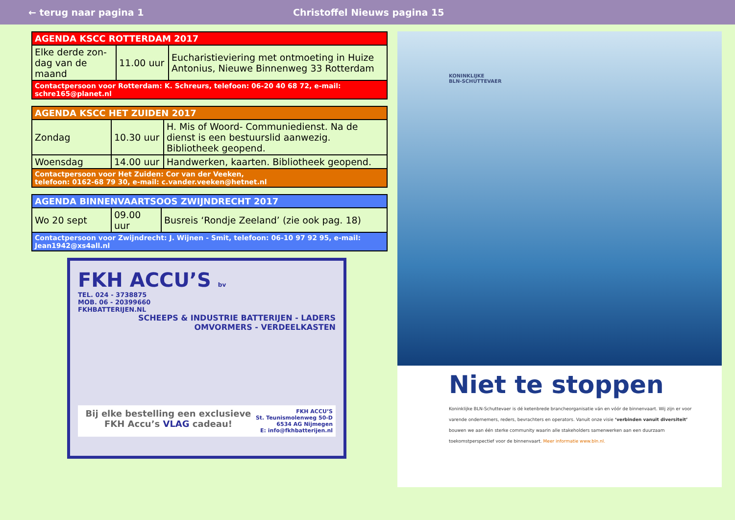← terug naar pagina 1 Christoffel Nieuws pagina 15
| AGENDA KSCC ROTTERDAM 2017 | | |
| --- | --- | --- |
| Elke derde zon-dag van de maand | 11.00 uur | Eucharistieviering met ontmoeting in Huize Antonius, Nieuwe Binnenweg 33 Rotterdam |
| Contactpersoon voor Rotterdam: K. Schreurs, telefoon: 06-20 40 68 72, e-mail: schre165@planet.nl | | |
| AGENDA KSCC HET ZUIDEN 2017 | | |
| --- | --- | --- |
| Zondag | 10.30 uur | H. Mis of Woord- Communiedienst. Na de dienst is een bestuurslid aanwezig. Bibliotheek geopend. |
| Woensdag | 14.00 uur | Handwerken, kaarten. Bibliotheek geopend. |
| Contactpersoon voor Het Zuiden: Cor van der Veeken, telefoon: 0162-68 79 30, e-mail: c.vander.veeken@hetnet.nl | | |
| AGENDA BINNENVAARTSOOS ZWIJNDRECHT 2017 | | |
| --- | --- | --- |
| Wo 20 sept | 09.00 uur | Busreis ‘Rondje Zeeland’ (zie ook pag. 18) |
| Contactpersoon voor Zwijndrecht: J. Wijnen - Smit, telefoon: 06-10 97 92 95, e-mail: Jean1942@xs4all.nl | | |
FKH ACCU’S bv
TEL. 024 - 3738875
MOB. 06 - 20399660
FKHBATTERIJEN.NL
SCHEEPS & INDUSTRIE BATTERIJEN - LADERS
OMVORMERS - VERDEELKASTEN
Bij elke bestelling een exclusieve FKH Accu’s VLAG cadeau!
FKH ACCU’S
St. Teunismolenweg 50-D
6534 AG Nijmegen
E: info@fkhbatterijen.nl
KONINKLIJKE
BLN-SCHUTTEVAER
Niet te stoppen
Koninklijke BLN-Schuttevaer is dé ketenbrede brancheorganisatie ván en vóór de binnenvaart. Wij zijn er voor varende ondernemers, reders, bevrachters en operators. Vanuit onze visie ‘verbinden vanuit diversiteit’ bouwen we aan één sterke community waarin alle stakeholders samenwerken aan een duurzaam toekomstperspectief voor de binnenvaart. Meer informatie www.bln.nl.